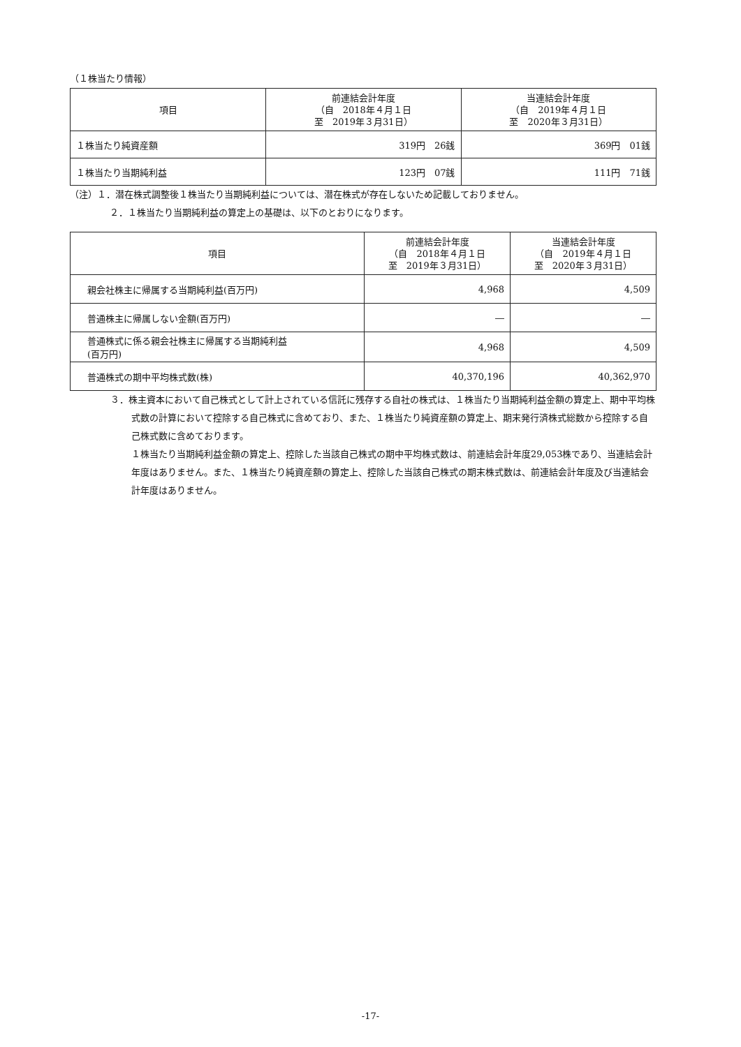（１株当たり情報）
| 項目 | 前連結会計年度 （自 2018年４月１日 至 2019年３月31日） | 当連結会計年度 （自 2019年４月１日 至 2020年３月31日） |
| --- | --- | --- |
| １株当たり純資産額 | 319円 26銭 | 369円 01銭 |
| １株当たり当期純利益 | 123円 07銭 | 111円 71銭 |
（注）１．潜在株式調整後１株当たり当期純利益については、潜在株式が存在しないため記載しておりません。
２．１株当たり当期純利益の算定上の基礎は、以下のとおりになります。
| 項目 | 前連結会計年度 （自 2018年４月１日 至 2019年３月31日） | 当連結会計年度 （自 2019年４月１日 至 2020年３月31日） |
| --- | --- | --- |
| 親会社株主に帰属する当期純利益(百万円) | 4,968 | 4,509 |
| 普通株主に帰属しない金額(百万円) | ― | ― |
| 普通株式に係る親会社株主に帰属する当期純利益 (百万円) | 4,968 | 4,509 |
| 普通株式の期中平均株式数(株) | 40,370,196 | 40,362,970 |
３．株主資本において自己株式として計上されている信託に残存する自社の株式は、１株当たり当期純利益金額の算定上、期中平均株式数の計算において控除する自己株式に含めており、また、１株当たり純資産額の算定上、期末発行済株式総数から控除する自己株式数に含めております。
１株当たり当期純利益金額の算定上、控除した当該自己株式の期中平均株式数は、前連結会計年度29,053株であり、当連結会計年度はありません。また、１株当たり純資産額の算定上、控除した当該自己株式の期末株式数は、前連結会計年度及び当連結会計年度はありません。
-17-